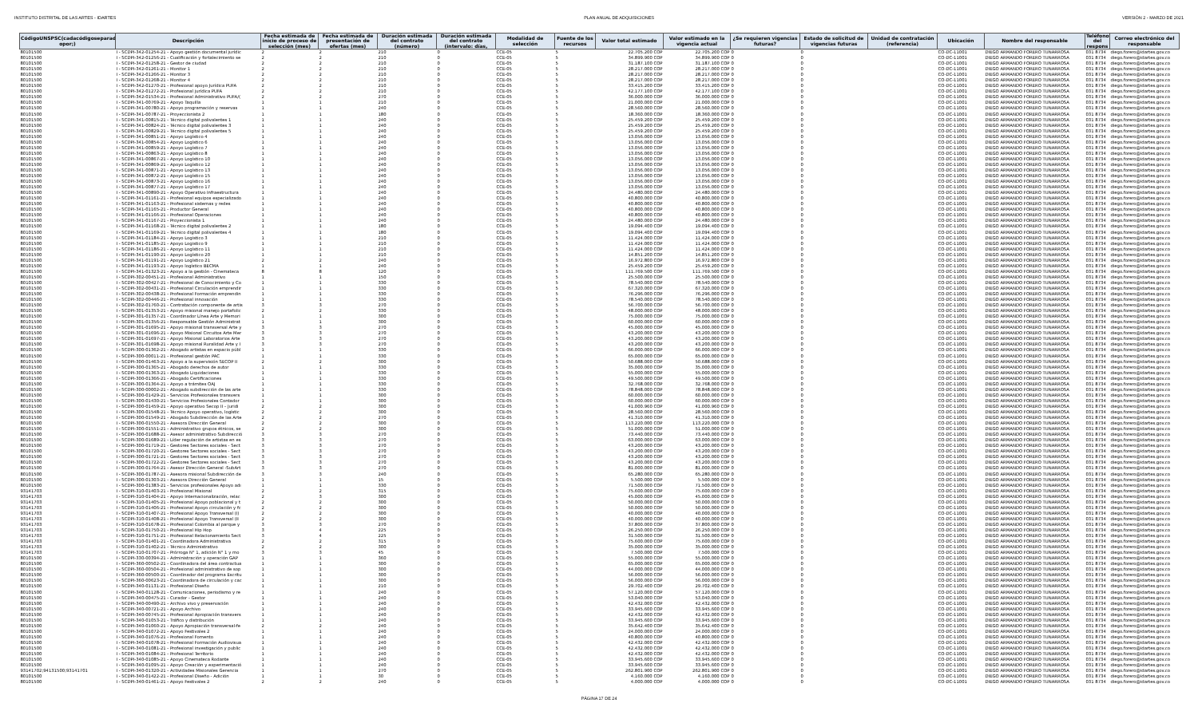INSTITUTO DISTRITAL DE LAS ARTES - IDARTES PLAN ANUAL DE ADQUISICIONES VERSIÓN 2 - MARZO DE 2021
| CódigoUNSPSC(cadacódigoseparad opor;) | Descripción | Fecha estimada de inicio de proceso de selección (mes) | Fecha estimada de presentación de ofertas (mes) | Duración estimada del contrato (número) | Duración estimada del contrato (intervalo: días, | Modalidad de selección | Fuente de los recursos | Valor total estimado | Valor estimado en la vigencia actual | ¿Se requieren vigencias futuras? | Estado de solicitud de vigencias futuras | Unidad de contratación (referencia) | Ubicación | Nombre del responsable | Teléfono del respons | Correo electrónico del responsable |
| --- | --- | --- | --- | --- | --- | --- | --- | --- | --- | --- | --- | --- | --- | --- | --- | --- |
| 80101500 | I - SCDPI-342-01254-21 - Apoyo gestión documental jurídic | 2 | 2 | 210 | 0 | CCE-05 | 5 | 22.705.200 COP | 22.705.200 COP | 0 | 0 | | CO-DC-11001 | DIEGO ARMANDO FORERO TUNARROSA | 031 8734 | diego.forero@idartes.gov.co |
| 80101500 | I - SCDPI-342-01256-21 - Cualificación y fortalecimiento se | 2 | 2 | 210 | 0 | CCE-05 | 5 | 34.899.900 COP | 34.899.900 COP | 0 | 0 | | CO-DC-11001 | DIEGO ARMANDO FORERO TUNARROSA | 031 8734 | diego.forero@idartes.gov.co |
| 80101500 | I - SCDPI-342-01258-21 - Gestor de ciudad | 2 | 2 | 210 | 0 | CCE-05 | 5 | 31.187.100 COP | 31.187.100 COP | 0 | 0 | | CO-DC-11001 | DIEGO ARMANDO FORERO TUNARROSA | 031 8734 | diego.forero@idartes.gov.co |
| 80101500 | I - SCDPI-342-01261-21 - Monitor 1 | 2 | 2 | 210 | 0 | CCE-05 | 5 | 28.217.000 COP | 28.217.000 COP | 0 | 0 | | CO-DC-11001 | DIEGO ARMANDO FORERO TUNARROSA | 031 8734 | diego.forero@idartes.gov.co |
| 80101500 | I - SCDPI-342-01266-21 - Monitor 3 | 2 | 2 | 210 | 0 | CCE-05 | 5 | 28.217.000 COP | 28.217.000 COP | 0 | 0 | | CO-DC-11001 | DIEGO ARMANDO FORERO TUNARROSA | 031 8734 | diego.forero@idartes.gov.co |
| 80101500 | I - SCDPI-342-01268-21 - Monitor 4 | 2 | 2 | 210 | 0 | CCE-05 | 5 | 28.217.000 COP | 28.217.000 COP | 0 | 0 | | CO-DC-11001 | DIEGO ARMANDO FORERO TUNARROSA | 031 8734 | diego.forero@idartes.gov.co |
| 80101500 | I - SCDPI-342-01270-21 - Profesional apoyo Jurídica PUFA | 2 | 2 | 210 | 0 | CCE-05 | 5 | 33.415.200 COP | 33.415.200 COP | 0 | 0 | | CO-DC-11001 | DIEGO ARMANDO FORERO TUNARROSA | 031 8734 | diego.forero@idartes.gov.co |
| 80101500 | I - SCDPI-342-01272-21 - Profesional jurídica PUFA | 2 | 2 | 210 | 0 | CCE-05 | 5 | 42.177.100 COP | 42.177.100 COP | 0 | 0 | | CO-DC-11001 | DIEGO ARMANDO FORERO TUNARROSA | 031 8734 | diego.forero@idartes.gov.co |
| 80101500 | I - SCDPI-342-01534-21 - Profesional Administrativo PUFA/( | 2 | 2 | 270 | 0 | CCE-05 | 5 | 36.000.000 COP | 36.000.000 COP | 0 | 0 | | CO-DC-11001 | DIEGO ARMANDO FORERO TUNARROSA | 031 8734 | diego.forero@idartes.gov.co |
| 80101500 | I - SCDPI-341-00769-21 - Apoyo Taquilla | 1 | 1 | 210 | 0 | CCE-05 | 5 | 21.000.000 COP | 21.000.000 COP | 0 | 0 | | CO-DC-11001 | DIEGO ARMANDO FORERO TUNARROSA | 031 8734 | diego.forero@idartes.gov.co |
| 80101500 | I - SCDPI-341-00780-21 - Apoyo programación y reservas | 1 | 1 | 240 | 0 | CCE-05 | 5 | 28.560.000 COP | 28.560.000 COP | 0 | 0 | | CO-DC-11001 | DIEGO ARMANDO FORERO TUNARROSA | 031 8734 | diego.forero@idartes.gov.co |
| 80101500 | I - SCDPI-341-00787-21 - Proyeccionista 2 | 1 | 1 | 180 | 0 | CCE-05 | 5 | 18.360.000 COP | 18.360.000 COP | 0 | 0 | | CO-DC-11001 | DIEGO ARMANDO FORERO TUNARROSA | 031 8734 | diego.forero@idartes.gov.co |
| 80101500 | I - SCDPI-341-00815-21 - Técnico digital polivalentes 1 | 1 | 1 | 240 | 0 | CCE-05 | 5 | 25.459.200 COP | 25.459.200 COP | 0 | 0 | | CO-DC-11001 | DIEGO ARMANDO FORERO TUNARROSA | 031 8734 | diego.forero@idartes.gov.co |
| 80101500 | I - SCDPI-341-00824-21 - Técnico digital polivalentes 3 | 1 | 1 | 240 | 0 | CCE-05 | 5 | 25.459.200 COP | 25.459.200 COP | 0 | 0 | | CO-DC-11001 | DIEGO ARMANDO FORERO TUNARROSA | 031 8734 | diego.forero@idartes.gov.co |
| 80101500 | I - SCDPI-341-00829-21 - Técnico digital polivalentes 5 | 1 | 1 | 240 | 0 | CCE-05 | 5 | 25.459.200 COP | 25.459.200 COP | 0 | 0 | | CO-DC-11001 | DIEGO ARMANDO FORERO TUNARROSA | 031 8734 | diego.forero@idartes.gov.co |
| 80101500 | I - SCDPI-341-00851-21 - Apoyo Logístico 4 | 1 | 1 | 240 | 0 | CCE-05 | 5 | 13.056.000 COP | 13.056.000 COP | 0 | 0 | | CO-DC-11001 | DIEGO ARMANDO FORERO TUNARROSA | 031 8734 | diego.forero@idartes.gov.co |
| 80101500 | I - SCDPI-341-00854-21 - Apoyo Logístico 6 | 1 | 1 | 240 | 0 | CCE-05 | 5 | 13.056.000 COP | 13.056.000 COP | 0 | 0 | | CO-DC-11001 | DIEGO ARMANDO FORERO TUNARROSA | 031 8734 | diego.forero@idartes.gov.co |
| 80101500 | I - SCDPI-341-00859-21 - Apoyo Logístico 7 | 1 | 1 | 240 | 0 | CCE-05 | 5 | 13.056.000 COP | 13.056.000 COP | 0 | 0 | | CO-DC-11001 | DIEGO ARMANDO FORERO TUNARROSA | 031 8734 | diego.forero@idartes.gov.co |
| 80101500 | I - SCDPI-341-00863-21 - Apoyo Logístico 8 | 1 | 1 | 240 | 0 | CCE-05 | 5 | 13.056.000 COP | 13.056.000 COP | 0 | 0 | | CO-DC-11001 | DIEGO ARMANDO FORERO TUNARROSA | 031 8734 | diego.forero@idartes.gov.co |
| 80101500 | I - SCDPI-341-00867-21 - Apoyo Logístico 10 | 1 | 1 | 240 | 0 | CCE-05 | 5 | 13.056.000 COP | 13.056.000 COP | 0 | 0 | | CO-DC-11001 | DIEGO ARMANDO FORERO TUNARROSA | 031 8734 | diego.forero@idartes.gov.co |
| 80101500 | I - SCDPI-341-00869-21 - Apoyo Logístico 12 | 1 | 1 | 240 | 0 | CCE-05 | 5 | 13.056.000 COP | 13.056.000 COP | 0 | 0 | | CO-DC-11001 | DIEGO ARMANDO FORERO TUNARROSA | 031 8734 | diego.forero@idartes.gov.co |
| 80101500 | I - SCDPI-341-00871-21 - Apoyo Logístico 13 | 1 | 1 | 240 | 0 | CCE-05 | 5 | 13.056.000 COP | 13.056.000 COP | 0 | 0 | | CO-DC-11001 | DIEGO ARMANDO FORERO TUNARROSA | 031 8734 | diego.forero@idartes.gov.co |
| 80101500 | I - SCDPI-341-00872-21 - Apoyo Logístico 15 | 1 | 1 | 240 | 0 | CCE-05 | 5 | 13.056.000 COP | 13.056.000 COP | 0 | 0 | | CO-DC-11001 | DIEGO ARMANDO FORERO TUNARROSA | 031 8734 | diego.forero@idartes.gov.co |
| 80101500 | I - SCDPI-341-00873-21 - Apoyo Logístico 16 | 1 | 1 | 240 | 0 | CCE-05 | 5 | 13.056.000 COP | 13.056.000 COP | 0 | 0 | | CO-DC-11001 | DIEGO ARMANDO FORERO TUNARROSA | 031 8734 | diego.forero@idartes.gov.co |
| 80101500 | I - SCDPI-341-00877-21 - Apoyo Logístico 17 | 1 | 1 | 240 | 0 | CCE-05 | 5 | 13.056.000 COP | 13.056.000 COP | 0 | 0 | | CO-DC-11001 | DIEGO ARMANDO FORERO TUNARROSA | 031 8734 | diego.forero@idartes.gov.co |
| 80101500 | I - SCDPI-341-00890-21 - Apoyo Operativo Infraestructura | 1 | 1 | 240 | 0 | CCE-05 | 5 | 24.480.000 COP | 24.480.000 COP | 0 | 0 | | CO-DC-11001 | DIEGO ARMANDO FORERO TUNARROSA | 031 8734 | diego.forero@idartes.gov.co |
| 80101500 | I - SCDPI-341-01161-21 - Profesional equipos especializado | 1 | 1 | 240 | 0 | CCE-05 | 5 | 40.800.000 COP | 40.800.000 COP | 0 | 0 | | CO-DC-11001 | DIEGO ARMANDO FORERO TUNARROSA | 031 8734 | diego.forero@idartes.gov.co |
| 80101500 | I - SCDPI-341-01163-21 - Profesional sistemas y redes | 1 | 1 | 240 | 0 | CCE-05 | 5 | 40.800.000 COP | 40.800.000 COP | 0 | 0 | | CO-DC-11001 | DIEGO ARMANDO FORERO TUNARROSA | 031 8734 | diego.forero@idartes.gov.co |
| 80101500 | I - SCDPI-341-01165-21 - Productor General | 1 | 1 | 240 | 0 | CCE-05 | 5 | 40.800.000 COP | 40.800.000 COP | 0 | 0 | | CO-DC-11001 | DIEGO ARMANDO FORERO TUNARROSA | 031 8734 | diego.forero@idartes.gov.co |
| 80101500 | I - SCDPI-341-01166-21 - Profesional Operaciones | 1 | 1 | 240 | 0 | CCE-05 | 5 | 40.800.000 COP | 40.800.000 COP | 0 | 0 | | CO-DC-11001 | DIEGO ARMANDO FORERO TUNARROSA | 031 8734 | diego.forero@idartes.gov.co |
| 80101500 | I - SCDPI-341-01167-21 - Proyeccionista 1 | 1 | 1 | 240 | 0 | CCE-05 | 5 | 24.480.000 COP | 24.480.000 COP | 0 | 0 | | CO-DC-11001 | DIEGO ARMANDO FORERO TUNARROSA | 031 8734 | diego.forero@idartes.gov.co |
| 80101500 | I - SCDPI-341-01168-21 - Técnico digital polivalentes 2 | 1 | 1 | 180 | 0 | CCE-05 | 5 | 19.094.400 COP | 19.094.400 COP | 0 | 0 | | CO-DC-11001 | DIEGO ARMANDO FORERO TUNARROSA | 031 8734 | diego.forero@idartes.gov.co |
| 80101500 | I - SCDPI-341-01169-21 - Técnico digital polivalentes 4 | 1 | 1 | 180 | 0 | CCE-05 | 5 | 19.094.400 COP | 19.094.400 COP | 0 | 0 | | CO-DC-11001 | DIEGO ARMANDO FORERO TUNARROSA | 031 8734 | diego.forero@idartes.gov.co |
| 80101500 | I - SCDPI-341-01184-21 - Apoyo Logistico 3 | 1 | 1 | 210 | 0 | CCE-05 | 5 | 11.424.000 COP | 11.424.000 COP | 0 | 0 | | CO-DC-11001 | DIEGO ARMANDO FORERO TUNARROSA | 031 8734 | diego.forero@idartes.gov.co |
| 80101500 | I - SCDPI-341-01185-21 - Apoyo Logistico 9 | 1 | 1 | 210 | 0 | CCE-05 | 5 | 11.424.000 COP | 11.424.000 COP | 0 | 0 | | CO-DC-11001 | DIEGO ARMANDO FORERO TUNARROSA | 031 8734 | diego.forero@idartes.gov.co |
| 80101500 | I - SCDPI-341-01186-21 - Apoyo Logístico 11 | 1 | 1 | 210 | 0 | CCE-05 | 5 | 11.424.000 COP | 11.424.000 COP | 0 | 0 | | CO-DC-11001 | DIEGO ARMANDO FORERO TUNARROSA | 031 8734 | diego.forero@idartes.gov.co |
| 80101500 | I - SCDPI-341-01190-21 - Apoyo Logístico 20 | 1 | 1 | 210 | 0 | CCE-05 | 5 | 14.851.200 COP | 14.851.200 COP | 0 | 0 | | CO-DC-11001 | DIEGO ARMANDO FORERO TUNARROSA | 031 8734 | diego.forero@idartes.gov.co |
| 80101500 | I - SCDPI-341-01191-21 - Apoyo Logístico 21 | 2 | 2 | 240 | 0 | CCE-05 | 5 | 16.972.800 COP | 16.972.800 COP | 0 | 0 | | CO-DC-11001 | DIEGO ARMANDO FORERO TUNARROSA | 031 8734 | diego.forero@idartes.gov.co |
| 80101500 | I - SCDPI-341-01193-21 - Apoyo logístico BECMA | 1 | 1 | 240 | 0 | CCE-05 | 5 | 25.459.200 COP | 25.459.200 COP | 0 | 0 | | CO-DC-11001 | DIEGO ARMANDO FORERO TUNARROSA | 031 8734 | diego.forero@idartes.gov.co |
| 80101500 | I - SCDPI-341-01323-21 - Apoyo a la gestión - Cinemateca | 8 | 8 | 120 | 0 | CCE-05 | 5 | 111.769.500 COP | 111.769.500 COP | 0 | 0 | | CO-DC-11001 | DIEGO ARMANDO FORERO TUNARROSA | 031 8734 | diego.forero@idartes.gov.co |
| 80101500 | I - SCDPI-302-00451-21 - Profesional Administrativo | 1 | 1 | 150 | 0 | CCE-05 | 5 | 25.500.000 COP | 25.500.000 COP | 0 | 0 | | CO-DC-11001 | DIEGO ARMANDO FORERO TUNARROSA | 031 8734 | diego.forero@idartes.gov.co |
| 80101500 | I - SCDPI-302-00427-21 - Profesional de Conocimiento y Co | 1 | 1 | 330 | 0 | CCE-05 | 5 | 78.540.000 COP | 78.540.000 COP | 0 | 0 | | CO-DC-11001 | DIEGO ARMANDO FORERO TUNARROSA | 031 8734 | diego.forero@idartes.gov.co |
| 80101500 | I - SCDPI-302-00431-21 - Profesional Circulación emprendir | 1 | 1 | 330 | 0 | CCE-05 | 5 | 67.320.000 COP | 67.320.000 COP | 0 | 0 | | CO-DC-11001 | DIEGO ARMANDO FORERO TUNARROSA | 031 8734 | diego.forero@idartes.gov.co |
| 80101500 | I - SCDPI-302-00438-21 - Profesional Formación emprendin | 1 | 1 | 330 | 0 | CCE-05 | 5 | 76.296.000 COP | 76.296.000 COP | 0 | 0 | | CO-DC-11001 | DIEGO ARMANDO FORERO TUNARROSA | 031 8734 | diego.forero@idartes.gov.co |
| 80101500 | I - SCDPI-302-00446-21 - Profesional innovación | 1 | 1 | 330 | 0 | CCE-05 | 5 | 78.540.000 COP | 78.540.000 COP | 0 | 0 | | CO-DC-11001 | DIEGO ARMANDO FORERO TUNARROSA | 031 8734 | diego.forero@idartes.gov.co |
| 80101500 | I - SCDPI-302-01760-21 - Contratación componente de artis | 3 | 3 | 270 | 0 | CCE-05 | 5 | 56.700.000 COP | 56.700.000 COP | 0 | 0 | | CO-DC-11001 | DIEGO ARMANDO FORERO TUNARROSA | 031 8734 | diego.forero@idartes.gov.co |
| 80101500 | I - SCDPI-301-01353-21 - Apoyo misional manejo portafolic | 2 | 2 | 330 | 0 | CCE-05 | 5 | 48.000.000 COP | 48.000.000 COP | 0 | 0 | | CO-DC-11001 | DIEGO ARMANDO FORERO TUNARROSA | 031 8734 | diego.forero@idartes.gov.co |
| 80101500 | I - SCDPI-301-01357-21 - Coordinador Línea Arte y Memori | 1 | 1 | 300 | 0 | CCE-05 | 5 | 75.000.000 COP | 75.000.000 COP | 0 | 0 | | CO-DC-11001 | DIEGO ARMANDO FORERO TUNARROSA | 031 8734 | diego.forero@idartes.gov.co |
| 80101500 | I - SCDPI-301-01356-21 - Responsable Gestión Administrat | 1 | 1 | 300 | 0 | CCE-05 | 5 | 60.000.000 COP | 60.000.000 COP | 0 | 0 | | CO-DC-11001 | DIEGO ARMANDO FORERO TUNARROSA | 031 8734 | diego.forero@idartes.gov.co |
| 80101500 | I - SCDPI-301-01695-21 - Apoyo misional transversal Arte y | 3 | 3 | 270 | 0 | CCE-05 | 5 | 45.000.000 COP | 45.000.000 COP | 0 | 0 | | CO-DC-11001 | DIEGO ARMANDO FORERO TUNARROSA | 031 8734 | diego.forero@idartes.gov.co |
| 80101500 | I - SCDPI-301-01696-21 - Apoyo Misional Circuitos Arte Mer | 3 | 3 | 270 | 0 | CCE-05 | 5 | 43.200.000 COP | 43.200.000 COP | 0 | 0 | | CO-DC-11001 | DIEGO ARMANDO FORERO TUNARROSA | 031 8734 | diego.forero@idartes.gov.co |
| 80101500 | I - SCDPI-301-01697-21 - Apoyo Misional Laboratorios Arte | 3 | 3 | 270 | 0 | CCE-05 | 5 | 43.200.000 COP | 43.200.000 COP | 0 | 0 | | CO-DC-11001 | DIEGO ARMANDO FORERO TUNARROSA | 031 8734 | diego.forero@idartes.gov.co |
| 80101500 | I - SCDPI-301-01698-21 - Apoyo misional Ruralidad Arte y I | 3 | 3 | 270 | 0 | CCE-05 | 5 | 43.200.000 COP | 43.200.000 COP | 0 | 0 | | CO-DC-11001 | DIEGO ARMANDO FORERO TUNARROSA | 031 8734 | diego.forero@idartes.gov.co |
| 80101500 | I - SCDPI-300-01362-21 - Abogado artistas en espacio públ | 1 | 1 | 330 | 0 | CCE-05 | 5 | 66.000.000 COP | 66.000.000 COP | 0 | 0 | | CO-DC-11001 | DIEGO ARMANDO FORERO TUNARROSA | 031 8734 | diego.forero@idartes.gov.co |
| 80101500 | I - SCDPI-300-00011-21 - Profesional gestión PAC | 1 | 1 | 330 | 0 | CCE-05 | 5 | 65.000.000 COP | 65.000.000 COP | 0 | 0 | | CO-DC-11001 | DIEGO ARMANDO FORERO TUNARROSA | 031 8734 | diego.forero@idartes.gov.co |
| 80101500 | I - SCDPI-300-01463-21 - Apoyo a la supervisión SECOP II | 2 | 2 | 300 | 0 | CCE-05 | 5 | 50.688.000 COP | 50.688.000 COP | 0 | 0 | | CO-DC-11001 | DIEGO ARMANDO FORERO TUNARROSA | 031 8734 | diego.forero@idartes.gov.co |
| 80101500 | I - SCDPI-300-01365-21 - Abogado derechos de autor | 1 | 1 | 330 | 0 | CCE-05 | 5 | 35.000.000 COP | 35.000.000 COP | 0 | 0 | | CO-DC-11001 | DIEGO ARMANDO FORERO TUNARROSA | 031 8734 | diego.forero@idartes.gov.co |
| 80101500 | I - SCDPI-300-01363-21 - Abogado Liquidaciones | 1 | 1 | 330 | 0 | CCE-05 | 5 | 55.000.000 COP | 55.000.000 COP | 0 | 0 | | CO-DC-11001 | DIEGO ARMANDO FORERO TUNARROSA | 031 8734 | diego.forero@idartes.gov.co |
| 80101500 | I - SCDPI-300-01366-21 - Abogado Certificaciones | 1 | 1 | 330 | 0 | CCE-05 | 5 | 49.500.000 COP | 49.500.000 COP | 0 | 0 | | CO-DC-11001 | DIEGO ARMANDO FORERO TUNARROSA | 031 8734 | diego.forero@idartes.gov.co |
| 80101500 | I - SCDPI-300-01364-21 - Apoyo a trámites OAJ | 1 | 1 | 330 | 0 | CCE-05 | 5 | 32.768.000 COP | 32.768.000 COP | 0 | 0 | | CO-DC-11001 | DIEGO ARMANDO FORERO TUNARROSA | 031 8734 | diego.forero@idartes.gov.co |
| 80101500 | I - SCDPI-300-00002-21 - Abogado subdirección de las arte | 1 | 1 | 330 | 0 | CCE-05 | 5 | 78.848.000 COP | 78.848.000 COP | 0 | 0 | | CO-DC-11001 | DIEGO ARMANDO FORERO TUNARROSA | 031 8734 | diego.forero@idartes.gov.co |
| 80101500 | I - SCDPI-300-01429-21 - Servicios Profesionales transvers | 1 | 1 | 300 | 0 | CCE-05 | 5 | 60.000.000 COP | 60.000.000 COP | 0 | 0 | | CO-DC-11001 | DIEGO ARMANDO FORERO TUNARROSA | 031 8734 | diego.forero@idartes.gov.co |
| 80101500 | I - SCDPI-300-01430-21 - Servicios Profesionales Contador | 1 | 1 | 300 | 0 | CCE-05 | 5 | 60.000.000 COP | 60.000.000 COP | 0 | 0 | | CO-DC-11001 | DIEGO ARMANDO FORERO TUNARROSA | 031 8734 | diego.forero@idartes.gov.co |
| 80101500 | I - SCDPI-300-01459-21 - Apoyo operativo Secop II – Juridi | 2 | 2 | 300 | 0 | CCE-05 | 5 | 41.000.960 COP | 41.000.960 COP | 0 | 0 | | CO-DC-11001 | DIEGO ARMANDO FORERO TUNARROSA | 031 8734 | diego.forero@idartes.gov.co |
| 80101500 | I - SCDPI-300-01548-21 - Técnico Apoyo operativo, logístic | 2 | 2 | 300 | 0 | CCE-05 | 5 | 28.560.000 COP | 28.560.000 COP | 0 | 0 | | CO-DC-11001 | DIEGO ARMANDO FORERO TUNARROSA | 031 8734 | diego.forero@idartes.gov.co |
| 80101500 | I - SCDPI-300-01549-21 - Abogado Subdirección de las Arte | 2 | 2 | 270 | 0 | CCE-05 | 5 | 41.310.000 COP | 41.310.000 COP | 0 | 0 | | CO-DC-11001 | DIEGO ARMANDO FORERO TUNARROSA | 031 8734 | diego.forero@idartes.gov.co |
| 80101500 | I - SCDPI-300-01550-21 - Asesora Dirección General | 2 | 2 | 300 | 0 | CCE-05 | 5 | 113.220.000 COP | 113.220.000 COP | 0 | 0 | | CO-DC-11001 | DIEGO ARMANDO FORERO TUNARROSA | 031 8734 | diego.forero@idartes.gov.co |
| 80101500 | I - SCDPI-300-01551-21 - Administrativo grupos étnicos, se | 2 | 2 | 300 | 0 | CCE-05 | 5 | 51.000.000 COP | 51.000.000 COP | 0 | 0 | | CO-DC-11001 | DIEGO ARMANDO FORERO TUNARROSA | 031 8734 | diego.forero@idartes.gov.co |
| 80101500 | I - SCDPI-300-01688-21 - Asesor administrativo Subdirecció | 3 | 3 | 270 | 0 | CCE-05 | 5 | 73.440.000 COP | 73.440.000 COP | 0 | 0 | | CO-DC-11001 | DIEGO ARMANDO FORERO TUNARROSA | 031 8734 | diego.forero@idartes.gov.co |
| 80101500 | I - SCDPI-300-01689-21 - Líder regulación de artistas en es | 3 | 3 | 270 | 0 | CCE-05 | 5 | 63.000.000 COP | 63.000.000 COP | 0 | 0 | | CO-DC-11001 | DIEGO ARMANDO FORERO TUNARROSA | 031 8734 | diego.forero@idartes.gov.co |
| 80101500 | I - SCDPI-300-01719-21 - Gestores Sectores sociales - Sect | 3 | 3 | 270 | 0 | CCE-05 | 5 | 43.200.000 COP | 43.200.000 COP | 0 | 0 | | CO-DC-11001 | DIEGO ARMANDO FORERO TUNARROSA | 031 8734 | diego.forero@idartes.gov.co |
| 80101500 | I - SCDPI-300-01720-21 - Gestores Sectores sociales - Sect | 3 | 3 | 270 | 0 | CCE-05 | 5 | 43.200.000 COP | 43.200.000 COP | 0 | 0 | | CO-DC-11001 | DIEGO ARMANDO FORERO TUNARROSA | 031 8734 | diego.forero@idartes.gov.co |
| 80101500 | I - SCDPI-300-01721-21 - Gestores Sectores sociales - Sect | 3 | 3 | 270 | 0 | CCE-05 | 5 | 43.200.000 COP | 43.200.000 COP | 0 | 0 | | CO-DC-11001 | DIEGO ARMANDO FORERO TUNARROSA | 031 8734 | diego.forero@idartes.gov.co |
| 80101500 | I - SCDPI-300-01722-21 - Gestores Sectores sociales - Sect | 3 | 3 | 270 | 0 | CCE-05 | 5 | 43.200.000 COP | 43.200.000 COP | 0 | 0 | | CO-DC-11001 | DIEGO ARMANDO FORERO TUNARROSA | 031 8734 | diego.forero@idartes.gov.co |
| 80101500 | I - SCDPI-300-01764-21 - Asesor Dirección General -SubArt | 3 | 3 | 270 | 0 | CCE-05 | 5 | 81.000.000 COP | 81.000.000 COP | 0 | 0 | | CO-DC-11001 | DIEGO ARMANDO FORERO TUNARROSA | 031 8734 | diego.forero@idartes.gov.co |
| 80101500 | I - SCDPI-300-01787-21 - Asesora misional Subdirección de | 3 | 3 | 240 | 0 | CCE-05 | 5 | 65.280.000 COP | 65.280.000 COP | 0 | 0 | | CO-DC-11001 | DIEGO ARMANDO FORERO TUNARROSA | 031 8734 | diego.forero@idartes.gov.co |
| 80101500 | I - SCDPI-300-01303-21 - Asesora Dirección General | 1 | 1 | 15 | 0 | CCE-05 | 5 | 5.500.000 COP | 5.500.000 COP | 0 | 0 | | CO-DC-11001 | DIEGO ARMANDO FORERO TUNARROSA | 031 8734 | diego.forero@idartes.gov.co |
| 80101500 | I - SCDPI-300-01383-21 - Servicios profesionales Apoyo adı | 1 | 1 | 330 | 0 | CCE-05 | 5 | 71.500.000 COP | 71.500.000 COP | 0 | 0 | | CO-DC-11001 | DIEGO ARMANDO FORERO TUNARROSA | 031 8734 | diego.forero@idartes.gov.co |
| 93141703 | I - SCDPI-310-01403-21 - Profesional Misional | 2 | 2 | 315 | 0 | CCE-05 | 5 | 75.600.000 COP | 75.600.000 COP | 0 | 0 | | CO-DC-11001 | DIEGO ARMANDO FORERO TUNARROSA | 031 8734 | diego.forero@idartes.gov.co |
| 93141703 | I - SCDPI-310-01404-21 - Apoyo Internacionalización, relac | 2 | 3 | 300 | 0 | CCE-05 | 5 | 45.000.000 COP | 45.000.000 COP | 0 | 0 | | CO-DC-11001 | DIEGO ARMANDO FORERO TUNARROSA | 031 8734 | diego.forero@idartes.gov.co |
| 93141703 | I - SCDPI-310-01405-21 - Profesional Apoyo poblacional y t | 2 | 2 | 300 | 0 | CCE-05 | 5 | 50.000.000 COP | 50.000.000 COP | 0 | 0 | | CO-DC-11001 | DIEGO ARMANDO FORERO TUNARROSA | 031 8734 | diego.forero@idartes.gov.co |
| 93141703 | I - SCDPI-310-01406-21 - Profesional Apoyo circulación y fc | 2 | 2 | 300 | 0 | CCE-05 | 5 | 50.000.000 COP | 50.000.000 COP | 0 | 0 | | CO-DC-11001 | DIEGO ARMANDO FORERO TUNARROSA | 031 8734 | diego.forero@idartes.gov.co |
| 93141703 | I - SCDPI-310-01407-21 - Profesional Apoyo Transversal (I) | 2 | 2 | 300 | 0 | CCE-05 | 5 | 40.000.000 COP | 40.000.000 COP | 0 | 0 | | CO-DC-11001 | DIEGO ARMANDO FORERO TUNARROSA | 031 8734 | diego.forero@idartes.gov.co |
| 93141703 | I - SCDPI-310-01408-21 - Profesional Apoyo Transversal (II | 2 | 2 | 300 | 0 | CCE-05 | 5 | 40.000.000 COP | 40.000.000 COP | 0 | 0 | | CO-DC-11001 | DIEGO ARMANDO FORERO TUNARROSA | 031 8734 | diego.forero@idartes.gov.co |
| 93141703 | I - SCDPI-310-01678-21 - Profesional Colombia al parque y | 3 | 3 | 270 | 0 | CCE-05 | 5 | 37.800.000 COP | 37.800.000 COP | 0 | 0 | | CO-DC-11001 | DIEGO ARMANDO FORERO TUNARROSA | 031 8734 | diego.forero@idartes.gov.co |
| 93141703 | I - SCDPI-310-01750-21 - Profesional Hip Hop | 3 | 4 | 225 | 0 | CCE-05 | 5 | 26.250.000 COP | 26.250.000 COP | 0 | 0 | | CO-DC-11001 | DIEGO ARMANDO FORERO TUNARROSA | 031 8734 | diego.forero@idartes.gov.co |
| 93141703 | I - SCDPI-310-01751-21 - Profesional Relacionamiento Sect | 3 | 4 | 225 | 0 | CCE-05 | 5 | 31.500.000 COP | 31.500.000 COP | 0 | 0 | | CO-DC-11001 | DIEGO ARMANDO FORERO TUNARROSA | 031 8734 | diego.forero@idartes.gov.co |
| 93141703 | I - SCDPI-310-01401-21 - Coordinadora Administrativa | 2 | 2 | 315 | 0 | CCE-05 | 5 | 75.600.000 COP | 75.600.000 COP | 0 | 0 | | CO-DC-11001 | DIEGO ARMANDO FORERO TUNARROSA | 031 8734 | diego.forero@idartes.gov.co |
| 93141703 | I - SCDPI-310-01402-21 - Técnico Administrativo | 2 | 2 | 300 | 0 | CCE-05 | 5 | 35.000.000 COP | 35.000.000 COP | 0 | 0 | | CO-DC-11001 | DIEGO ARMANDO FORERO TUNARROSA | 031 8734 | diego.forero@idartes.gov.co |
| 93141703 | I - SCDPI-310-01707-21 - Prórroga N° 1, adición N° 1 y mo | 3 | 3 | 45 | 0 | CCE-05 | 5 | 7.500.000 COP | 7.500.000 COP | 0 | 0 | | CO-DC-11001 | DIEGO ARMANDO FORERO TUNARROSA | 031 8734 | diego.forero@idartes.gov.co |
| 80101500 | I - SCDPI-330-00394-21 - Administración y operación GAP | 1 | 1 | 360 | 0 | CCE-05 | 5 | 55.000.000 COP | 55.000.000 COP | 0 | 0 | | CO-DC-11001 | DIEGO ARMANDO FORERO TUNARROSA | 031 8734 | diego.forero@idartes.gov.co |
| 80101500 | I - SCDPI-360-00502-21 - Coordinadora del área contractua | 1 | 1 | 300 | 0 | CCE-05 | 5 | 65.000.000 COP | 65.000.000 COP | 0 | 0 | | CO-DC-11001 | DIEGO ARMANDO FORERO TUNARROSA | 031 8734 | diego.forero@idartes.gov.co |
| 80101500 | I - SCDPI-360-00504-21 - Profesional administrativo de sop | 1 | 1 | 300 | 0 | CCE-05 | 5 | 44.000.000 COP | 44.000.000 COP | 0 | 0 | | CO-DC-11001 | DIEGO ARMANDO FORERO TUNARROSA | 031 8734 | diego.forero@idartes.gov.co |
| 80101500 | I - SCDPI-360-00500-21 - Coordinador del programa Escritu | 1 | 1 | 300 | 0 | CCE-05 | 5 | 56.000.000 COP | 56.000.000 COP | 0 | 0 | | CO-DC-11001 | DIEGO ARMANDO FORERO TUNARROSA | 031 8734 | diego.forero@idartes.gov.co |
| 80101500 | I - SCDPI-360-00623-21 - Coordinadora de circulación y cac | 1 | 1 | 300 | 0 | CCE-05 | 5 | 56.000.000 COP | 56.000.000 COP | 0 | 0 | | CO-DC-11001 | DIEGO ARMANDO FORERO TUNARROSA | 031 8734 | diego.forero@idartes.gov.co |
| 80101500 | I - SCDPI-340-01131-21 - Profesional Diseño | 1 | 1 | 210 | 0 | CCE-05 | 5 | 29.702.400 COP | 29.702.400 COP | 0 | 0 | | CO-DC-11001 | DIEGO ARMANDO FORERO TUNARROSA | 031 8734 | diego.forero@idartes.gov.co |
| 80101500 | I - SCDPI-340-01128-21 - Comunicaciones, periodismo y re | 1 | 1 | 240 | 0 | CCE-05 | 5 | 57.120.000 COP | 57.120.000 COP | 0 | 0 | | CO-DC-11001 | DIEGO ARMANDO FORERO TUNARROSA | 031 8734 | diego.forero@idartes.gov.co |
| 80101500 | I - SCDPI-340-00475-21 - Curador - Gestor | 1 | 1 | 240 | 0 | CCE-05 | 5 | 53.040.000 COP | 53.040.000 COP | 0 | 0 | | CO-DC-11001 | DIEGO ARMANDO FORERO TUNARROSA | 031 8734 | diego.forero@idartes.gov.co |
| 80101500 | I - SCDPI-340-00490-21 - Archivo vivo y preservación | 1 | 1 | 240 | 0 | CCE-05 | 5 | 42.432.000 COP | 42.432.000 COP | 0 | 0 | | CO-DC-11001 | DIEGO ARMANDO FORERO TUNARROSA | 031 8734 | diego.forero@idartes.gov.co |
| 80101500 | I - SCDPI-340-00721-21 - Apoyo Archivo | 1 | 1 | 240 | 0 | CCE-05 | 5 | 33.945.600 COP | 33.945.600 COP | 0 | 0 | | CO-DC-11001 | DIEGO ARMANDO FORERO TUNARROSA | 031 8734 | diego.forero@idartes.gov.co |
| 80101500 | I - SCDPI-340-00745-21 - Profesional Apropiación transvers | 1 | 1 | 240 | 0 | CCE-05 | 5 | 42.432.000 COP | 42.432.000 COP | 0 | 0 | | CO-DC-11001 | DIEGO ARMANDO FORERO TUNARROSA | 031 8734 | diego.forero@idartes.gov.co |
| 80101500 | I - SCDPI-340-01053-21 - Tráfico y distribución | 1 | 1 | 240 | 0 | CCE-05 | 5 | 33.945.600 COP | 33.945.600 COP | 0 | 0 | | CO-DC-11001 | DIEGO ARMANDO FORERO TUNARROSA | 031 8734 | diego.forero@idartes.gov.co |
| 80101500 | I - SCDPI-340-01060-21 - Apoyo Apropiación transversal-fe | 2 | 2 | 240 | 0 | CCE-05 | 5 | 35.642.400 COP | 35.642.400 COP | 0 | 0 | | CO-DC-11001 | DIEGO ARMANDO FORERO TUNARROSA | 031 8734 | diego.forero@idartes.gov.co |
| 80101500 | I - SCDPI-340-01072-21 - Apoyo Festivales 2 | 1 | 1 | 240 | 0 | CCE-05 | 5 | 24.000.000 COP | 24.000.000 COP | 0 | 0 | | CO-DC-11001 | DIEGO ARMANDO FORERO TUNARROSA | 031 8734 | diego.forero@idartes.gov.co |
| 80101500 | I - SCDPI-340-01076-21 - Profesional Fomento | 1 | 1 | 240 | 0 | CCE-05 | 5 | 40.800.000 COP | 40.800.000 COP | 0 | 0 | | CO-DC-11001 | DIEGO ARMANDO FORERO TUNARROSA | 031 8734 | diego.forero@idartes.gov.co |
| 80101500 | I - SCDPI-340-01078-21 - Profesional Formación Audiovisua | 1 | 1 | 240 | 0 | CCE-05 | 5 | 42.432.000 COP | 42.432.000 COP | 0 | 0 | | CO-DC-11001 | DIEGO ARMANDO FORERO TUNARROSA | 031 8734 | diego.forero@idartes.gov.co |
| 80101500 | I - SCDPI-340-01081-21 - Profesional investigación y public | 1 | 1 | 240 | 0 | CCE-05 | 5 | 42.432.000 COP | 42.432.000 COP | 0 | 0 | | CO-DC-11001 | DIEGO ARMANDO FORERO TUNARROSA | 031 8734 | diego.forero@idartes.gov.co |
| 80101500 | I - SCDPI-340-01084-21 - Profesional Territorio | 1 | 1 | 240 | 0 | CCE-05 | 5 | 42.432.000 COP | 42.432.000 COP | 0 | 0 | | CO-DC-11001 | DIEGO ARMANDO FORERO TUNARROSA | 031 8734 | diego.forero@idartes.gov.co |
| 80101500 | I - SCDPI-340-01085-21 - Apoyo Cinemateca Rodante | 1 | 1 | 240 | 0 | CCE-05 | 5 | 33.945.600 COP | 33.945.600 COP | 0 | 0 | | CO-DC-11001 | DIEGO ARMANDO FORERO TUNARROSA | 031 8734 | diego.forero@idartes.gov.co |
| 80101500 | I - SCDPI-340-01095-21 - Apoyo Creación y experimentació | 1 | 1 | 240 | 0 | CCE-05 | 5 | 33.945.600 COP | 33.945.600 COP | 0 | 0 | | CO-DC-11001 | DIEGO ARMANDO FORERO TUNARROSA | 031 8734 | diego.forero@idartes.gov.co |
| 93141702;94131500;93141701 | I - SCDPI-340-01320-21 - Actividades Misionales Gerencia | 1 | 1 | 270 | 0 | CCE-05 | 5 | 262.801.900 COP | 262.801.900 COP | 0 | 0 | | CO-DC-11001 | DIEGO ARMANDO FORERO TUNARROSA | 031 8734 | diego.forero@idartes.gov.co |
| 80101500 | I - SCDPI-340-01422-21 - Profesional Diseño - Adición | 1 | 1 | 30 | 0 | CCE-05 | 5 | 4.160.000 COP | 4.160.000 COP | 0 | 0 | | CO-DC-11001 | DIEGO ARMANDO FORERO TUNARROSA | 031 8734 | diego.forero@idartes.gov.co |
| 80101500 | I - SCDPI-340-01461-21 - Apoyo Festivales 2 | 2 | 2 | 240 | 0 | CCE-05 | 5 | 4.000.000 COP | 4.000.000 COP | 0 | 0 | | CO-DC-11001 | DIEGO ARMANDO FORERO TUNARROSA | 031 8734 | diego.forero@idartes.gov.co |
PÁGINA 17 DE 24